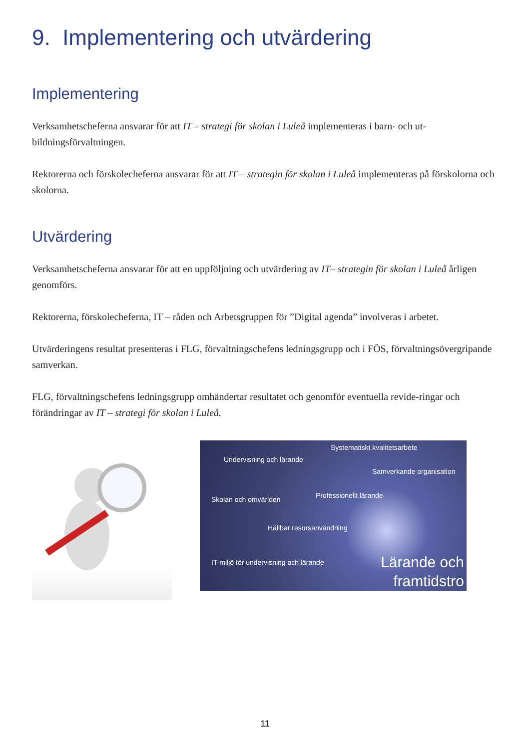9. Implementering och utvärdering
Implementering
Verksamhetscheferna ansvarar för att IT – strategi för skolan i Luleå implementeras i barn- och ut-bildningsförvaltningen.
Rektorerna och förskolecheferna ansvarar för att IT – strategin för skolan i Luleå implementeras på förskolorna och skolorna.
Utvärdering
Verksamhetscheferna ansvarar för att en uppföljning och utvärdering av IT– strategin för skolan i Luleå årligen genomförs.
Rektorerna, förskolecheferna, IT – råden och Arbetsgruppen för ”Digital agenda” involveras i arbetet.
Utvärderingens resultat presenteras i FLG, förvaltningschefens ledningsgrupp och i FÖS, förvaltningsövergripande samverkan.
FLG, förvaltningschefens ledningsgrupp omhändertar resultatet och genomför eventuella revide-ringar och förändringar av IT – strategi för skolan i Luleå.
Systematiskt kvalitetsarbete
Undervisning och lärande
Samverkande organisation
Skolan och omvärlden Professionellt lärande
Hållbar resursanvändning
IT-miljö för undervisning och lärande Lärande och framtidstro
11